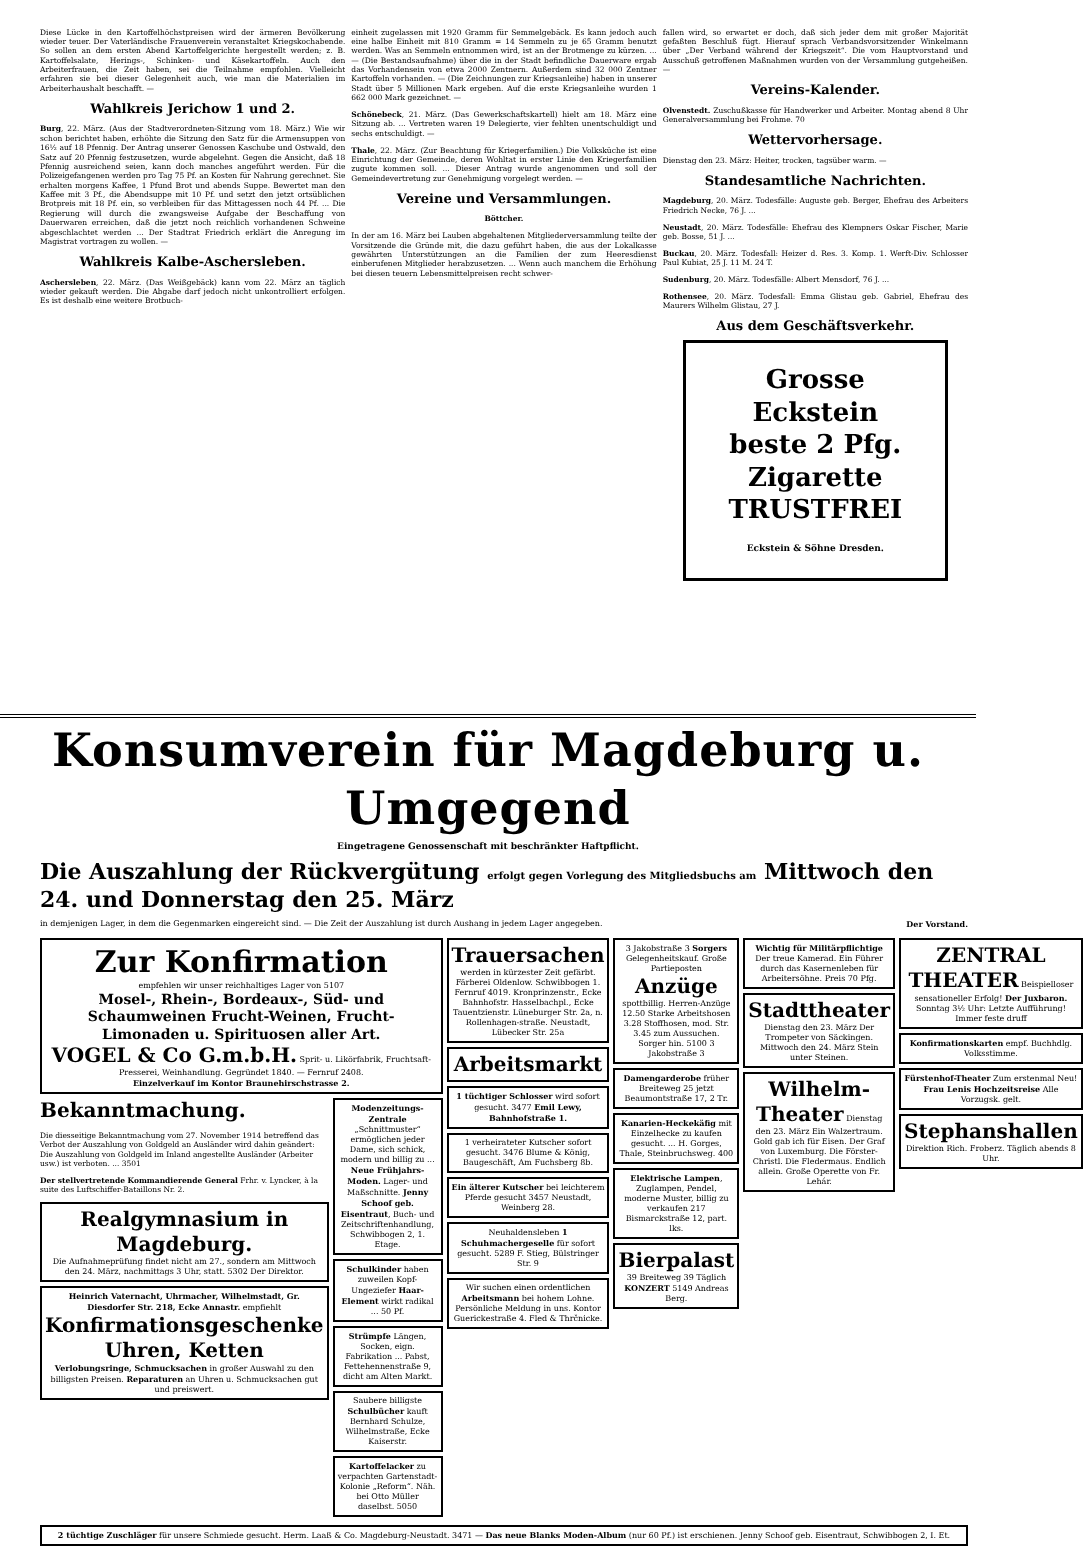Diese Lücke in den Kartoffelhöchstpreisen wird der ärmeren Bevölkerung wieder teuer. Der Vaterländische Frauenverein veranstaltet Kriegskochabende. So sollen an dem ersten Abend Kartoffelgerichte hergestellt werden; z. B. Kartoffelsalate, Herings-, Schinken- und Käsekartoffeln. Auch den Arbeiterfrauen, die Zeit haben, sei die Teilnahme empfohlen. Vielleicht erfahren sie bei dieser Gelegenheit auch, wie man die Materialien im Arbeiterhaushalt beschafft. —
Wahlkreis Jerichow 1 und 2.
Burg, 22. März. (Aus der Stadtverordneten-Sitzung vom 18. März.) Wie wir schon berichtet haben, erhöhte die Sitzung den Satz für die Armensuppen von 16½ auf 18 Pfennig. Der Antrag unserer Genossen Kaschube und Ostwald, den Satz auf 20 Pfennig festzusetzen, wurde abgelehnt. Gegen die Ansicht, daß 18 Pfennig ausreichend seien, kann doch manches angeführt werden. Für die Polizeigefangenen werden pro Tag 75 Pf. an Kosten für Nahrung gerechnet. Sie erhalten morgens Kaffee, 1 Pfund Brot und abends Suppe. Bewertet man den Kaffee mit 3 Pf., die Abendsuppe mit 10 Pf. und setzt den jetzt ortsüblichen Brotpreis mit 18 Pf. ein, so verbleiben für das Mittagessen noch 44 Pf. ... Die Regierung will durch die zwangsweise Aufgabe der Beschaffung von Dauerwaren erreichen, daß die jetzt noch reichlich vorhandenen Schweine abgeschlachtet werden ... Der Stadtrat Friedrich erklärt die Anregung im Magistrat vortragen zu wollen. —
Wahlkreis Kalbe-Aschersleben.
Aschersleben, 22. März. (Das Weißgebäck) kann vom 22. März an täglich wieder gekauft werden. Die Abgabe darf jedoch nicht unkontrolliert erfolgen. Es ist deshalb eine weitere Brotbuch-
einheit zugelassen mit 1920 Gramm für Semmelgebäck. Es kann jedoch auch eine halbe Einheit mit 810 Gramm = 14 Semmeln zu je 65 Gramm benutzt werden. Was an Semmeln entnommen wird, ist an der Brotmenge zu kürzen. ... — (Die Bestandsaufnahme) über die in der Stadt befindliche Dauerware ergab das Vorhandensein von etwa 2000 Zentnern. Außerdem sind 32 000 Zentner Kartoffeln vorhanden. — (Die Zeichnungen zur Kriegsanleihe) haben in unserer Stadt über 5 Millionen Mark ergeben. Auf die erste Kriegsanleihe wurden 1 662 000 Mark gezeichnet. —
Schönebeck, 21. März. (Das Gewerkschaftskartell) hielt am 18. März eine Sitzung ab. ... Vertreten waren 19 Delegierte, vier fehlten unentschuldigt und sechs entschuldigt. —
Thale, 22. März. (Zur Beachtung für Kriegerfamilien.) Die Volksküche ist eine Einrichtung der Gemeinde, deren Wohltat in erster Linie den Kriegerfamilien zugute kommen soll. ... Dieser Antrag wurde angenommen und soll der Gemeindevertretung zur Genehmigung vorgelegt werden. —
Vereine und Versammlungen.
Böttcher.
In der am 16. März bei Lauben abgehaltenen Mitgliederversammlung teilte der Vorsitzende die Gründe mit, die dazu geführt haben, die aus der Lokalkasse gewährten Unterstützungen an die Familien der zum Heeresdienst einberufenen Mitglieder herabzusetzen. ... Wenn auch manchem die Erhöhung bei diesen teuern Lebensmittelpreisen recht schwer-
fallen wird, so erwartet er doch, daß sich jeder dem mit großer Majorität gefaßten Beschluß fügt. Hierauf sprach Verbandsvorsitzender Winkelmann über „Der Verband während der Kriegszeit“. Die vom Hauptvorstand und Ausschuß getroffenen Maßnahmen wurden von der Versammlung gutgeheißen. —
Vereins-Kalender.
Olvenstedt. Zuschußkasse für Handwerker und Arbeiter. Montag abend 8 Uhr Generalversammlung bei Frohme. 70
Wettervorhersage.
Dienstag den 23. März: Heiter, trocken, tagsüber warm. —
Standesamtliche Nachrichten.
Magdeburg, 20. März. Todesfälle: Auguste geb. Berger, Ehefrau des Arbeiters Friedrich Necke, 76 J. ...
Neustadt, 20. März. Todesfälle: Ehefrau des Klempners Oskar Fischer, Marie geb. Bosse, 51 J. ...
Buckau, 20. März. Todesfall: Heizer d. Res. 3. Komp. 1. Werft-Div. Schlosser Paul Kubiat, 25 J. 11 M. 24 T.
Sudenburg, 20. März. Todesfälle: Albert Mensdorf, 76 J. ...
Rothensee, 20. März. Todesfall: Emma Glistau geb. Gabriel, Ehefrau des Maurers Wilhelm Glistau, 27 J.
Aus dem Geschäftsverkehr.
Grosse Eckstein
beste 2 Pfg. Zigarette
TRUSTFREI
Eckstein & Söhne Dresden.
Konsumverein für Magdeburg u. Umgegend
Eingetragene Genossenschaft mit beschränkter Haftpflicht.
Die Auszahlung der Rückvergütung erfolgt gegen Vorlegung des Mitgliedsbuchs am Mittwoch den 24. und Donnerstag den 25. März
in demjenigen Lager, in dem die Gegenmarken eingereicht sind. — Die Zeit der Auszahlung ist durch Aushang in jedem Lager angegeben. Der Vorstand.
Zur Konfirmation
empfehlen wir unser reichhaltiges Lager von 5107
Mosel-, Rhein-, Bordeaux-, Süd- und Schaumweinen Frucht-Weinen, Frucht-Limonaden u. Spirituosen aller Art.
VOGEL & Co G.m.b.H. Sprit- u. Likörfabrik, Fruchtsaft-Presserei, Weinhandlung. Gegründet 1840. — Fernruf 2408.
Einzelverkauf im Kontor Braunehirschstrasse 2.
Bekanntmachung.
Die diesseitige Bekanntmachung vom 27. November 1914 betreffend das Verbot der Auszahlung von Goldgeld an Ausländer wird dahin geändert: Die Auszahlung von Goldgeld im Inland angestellte Ausländer (Arbeiter usw.) ist verboten. ... 3501
Der stellvertretende Kommandierende General Frhr. v. Lyncker, à la suite des Luftschiffer-Bataillons Nr. 2.
Realgymnasium in Magdeburg.
Die Aufnahmeprüfung findet nicht am 27., sondern am Mittwoch den 24. März, nachmittags 3 Uhr, statt. 5302 Der Direktor.
Heinrich Vaternacht, Uhrmacher, Wilhelmstadt, Gr. Diesdorfer Str. 218, Ecke Annastr. empfiehlt
Konfirmationsgeschenke Uhren, Ketten
Verlobungsringe, Schmucksachen in großer Auswahl zu den billigsten Preisen. Reparaturen an Uhren u. Schmucksachen gut und preiswert.
Modenzeitungs-Zentrale „Schnittmuster“ ermöglichen jeder Dame, sich schick, modern und billig zu ... Neue Frühjahrs-Moden. Lager- und Maßschnitte. Jenny Schoof geb. Eisentraut, Buch- und Zeitschriftenhandlung, Schwibbogen 2, 1. Etage.
Schulkinder haben zuweilen Kopf-Ungeziefer Haar-Element wirkt radikal ... 50 Pf.
Strümpfe Längen, Socken, eign. Fabrikation ... Pabst, Fettehennenstraße 9, dicht am Alten Markt.
Saubere billigste Schulbücher kauft Bernhard Schulze, Wilhelmstraße, Ecke Kaiserstr.
Kartoffelacker zu verpachten Gartenstadt-Kolonie „Reform“. Näh. bei Otto Müller daselbst. 5050
Trauersachen werden in kürzester Zeit gefärbt. Färberei Oldenlow. Schwibbogen 1. Fernruf 4019. Kronprinzenstr., Ecke Bahnhofstr. Hasselbachpl., Ecke Tauentzienstr. Lüneburger Str. 2a, n. Rollenhagen-straße. Neustadt, Lübecker Str. 25a
Arbeitsmarkt
1 tüchtiger Schlosser wird sofort gesucht. 3477 Emil Lewy, Bahnhofstraße 1.
1 verheirateter Kutscher sofort gesucht. 3476 Blume & König, Baugeschäft, Am Fuchsberg 8b.
Ein älterer Kutscher bei leichterem Pferde gesucht 3457 Neustadt, Weinberg 28.
Neuhaldensleben 1 Schuhmachergeselle für sofort gesucht. 5289 F. Stieg, Bülstringer Str. 9
Wir suchen einen ordentlichen Arbeitsmann bei hohem Lohne. Persönliche Meldung in uns. Kontor Guerickestraße 4. Fled & Thrčnicke.
3 Jakobstraße 3 Sorgers Gelegenheitskauf. Große Partieposten Anzüge spottbillig. Herren-Anzüge 12.50 Starke Arbeitshosen 3.28 Stoffhosen, mod. Str. 3.45 zum Aussuchen. Sorger hin. 5100 3 Jakobstraße 3
Damengarderobe früher Breiteweg 25 jetzt Beaumontstraße 17, 2 Tr.
Kanarien-Heckekäfig mit Einzelhecke zu kaufen gesucht. ... H. Gorges, Thale, Steinbruchsweg. 400
Elektrische Lampen, Zuglampen, Pendel, moderne Muster, billig zu verkaufen 217 Bismarckstraße 12, part. lks.
Bierpalast 39 Breiteweg 39 Täglich KONZERT 5149 Andreas Berg.
Wichtig für Militärpflichtige Der treue Kamerad. Ein Führer durch das Kasernenleben für Arbeitersöhne. Preis 70 Pfg.
Stadttheater Dienstag den 23. März Der Trompeter von Säckingen. Mittwoch den 24. März Stein unter Steinen.
Wilhelm-Theater Dienstag den 23. März Ein Walzertraum. Gold gab ich für Eisen. Der Graf von Luxemburg. Die Förster-Christl. Die Fledermaus. Endlich allein. Große Operette von Fr. Lehár.
ZENTRAL THEATER Beispielloser sensationeller Erfolg! Der Juxbaron. Sonntag 3½ Uhr: Letzte Aufführung! Immer feste druff
Konfirmationskarten empf. Buchhdlg. Volksstimme.
Fürstenhof-Theater Zum erstenmal Neu! Frau Lenis Hochzeitsreise Alle Vorzugsk. gelt.
Stephanshallen Direktion Rich. Froberz. Täglich abends 8 Uhr.
2 tüchtige Zuschläger für unsere Schmiede gesucht. Herm. Laaß & Co. Magdeburg-Neustadt. 3471 — Das neue Blanks Moden-Album (nur 60 Pf.) ist erschienen. Jenny Schoof geb. Eisentraut, Schwibbogen 2, I. Et.